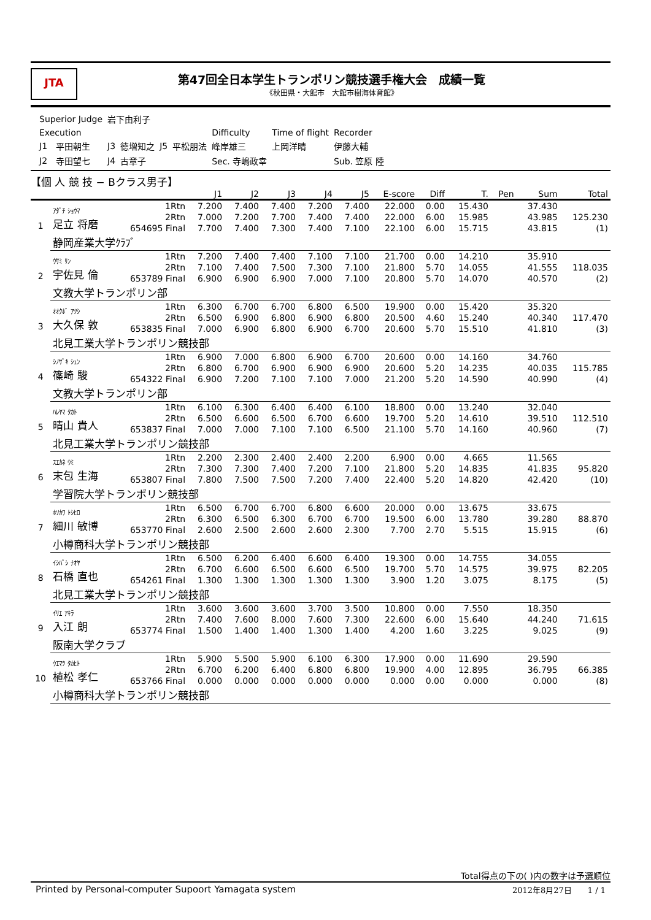JTA
第47回全日本学生トランポリン競技選手権大会　成績一覧
《秋田県・大館市　大館市樹海体育館》
| Superior Judge | | 岩下由利子 | | | | | | |
| Execution | | | | | | Difficulty | Time of flight | Recorder |
| J1 | 平田朝生 | J3 | 徳増知之 | J5 | 平松朋法 | 峰岸雄三 | 上岡洋晴 | 伊藤大輔 |
| J2 | 寺田望七 | J4 | 古章子 | | | Sec. 寺嶋政幸 | | Sub. 笠原 陸 |
【個 人 競 技 − Bクラス男子】
| | | | J1 | J2 | J3 | J4 | J5 | E-score | Diff | T. | Pen | Sum | Total |
| --- | --- | --- | --- | --- | --- | --- | --- | --- | --- | --- | --- | --- | --- |
| 1 | ｱﾀﾞﾁ ｼｮｳﾏ 足立 将磨 | 1Rtn | 7.200 | 7.400 | 7.400 | 7.200 | 7.400 | 22.000 | 0.00 | 15.430 | | 37.430 | |
| | | 2Rtn | 7.000 | 7.200 | 7.700 | 7.400 | 7.400 | 22.000 | 6.00 | 15.985 | | 43.985 | 125.230 |
| | | 654695 Final | 7.700 | 7.400 | 7.300 | 7.400 | 7.100 | 22.100 | 6.00 | 15.715 | | 43.815 | (1) |
| | 静岡産業大学ｸﾗﾌﾞ | | | | | | | | | | | | |
| 2 | ｳｻﾐ ﾘﾝ 宇佐見 倫 | 1Rtn | 7.200 | 7.400 | 7.400 | 7.100 | 7.100 | 21.700 | 0.00 | 14.210 | | 35.910 | |
| | | 2Rtn | 7.100 | 7.400 | 7.500 | 7.300 | 7.100 | 21.800 | 5.70 | 14.055 | | 41.555 | 118.035 |
| | | 653789 Final | 6.900 | 6.900 | 6.900 | 7.000 | 7.100 | 20.800 | 5.70 | 14.070 | | 40.570 | (2) |
| | 文教大学トランポリン部 | | | | | | | | | | | | |
| 3 | ｵｵｸﾎﾞ ｱﾂｼ 大久保 敦 | 1Rtn | 6.300 | 6.700 | 6.700 | 6.800 | 6.500 | 19.900 | 0.00 | 15.420 | | 35.320 | |
| | | 2Rtn | 6.500 | 6.900 | 6.800 | 6.900 | 6.800 | 20.500 | 4.60 | 15.240 | | 40.340 | 117.470 |
| | | 653835 Final | 7.000 | 6.900 | 6.800 | 6.900 | 6.700 | 20.600 | 5.70 | 15.510 | | 41.810 | (3) |
| | 北見工業大学トランポリン競技部 | | | | | | | | | | | | |
| 4 | ｼﾉｻﾞｷ ｼｭﾝ 篠崎 駿 | 1Rtn | 6.900 | 7.000 | 6.800 | 6.900 | 6.700 | 20.600 | 0.00 | 14.160 | | 34.760 | |
| | | 2Rtn | 6.800 | 6.700 | 6.900 | 6.900 | 6.900 | 20.600 | 5.20 | 14.235 | | 40.035 | 115.785 |
| | | 654322 Final | 6.900 | 7.200 | 7.100 | 7.100 | 7.000 | 21.200 | 5.20 | 14.590 | | 40.990 | (4) |
| | 文教大学トランポリン部 | | | | | | | | | | | | |
| 5 | ﾊﾚﾔﾏ ﾀｶﾄ 晴山 貴人 | 1Rtn | 6.100 | 6.300 | 6.400 | 6.400 | 6.100 | 18.800 | 0.00 | 13.240 | | 32.040 | |
| | | 2Rtn | 6.500 | 6.600 | 6.500 | 6.700 | 6.600 | 19.700 | 5.20 | 14.610 | | 39.510 | 112.510 |
| | | 653837 Final | 7.000 | 7.000 | 7.100 | 7.100 | 6.500 | 21.100 | 5.70 | 14.160 | | 40.960 | (7) |
| | 北見工業大学トランポリン競技部 | | | | | | | | | | | | |
| 6 | ｽｴｶﾈ ｳﾐ 末包 生海 | 1Rtn | 2.200 | 2.300 | 2.400 | 2.400 | 2.200 | 6.900 | 0.00 | 4.665 | | 11.565 | |
| | | 2Rtn | 7.300 | 7.300 | 7.400 | 7.200 | 7.100 | 21.800 | 5.20 | 14.835 | | 41.835 | 95.820 |
| | | 653807 Final | 7.800 | 7.500 | 7.500 | 7.200 | 7.400 | 22.400 | 5.20 | 14.820 | | 42.420 | (10) |
| | 学習院大学トランポリン競技部 | | | | | | | | | | | | |
| 7 | ﾎｿｶﾜ ﾄｼﾋﾛ 細川 敏博 | 1Rtn | 6.500 | 6.700 | 6.700 | 6.800 | 6.600 | 20.000 | 0.00 | 13.675 | | 33.675 | |
| | | 2Rtn | 6.300 | 6.500 | 6.300 | 6.700 | 6.700 | 19.500 | 6.00 | 13.780 | | 39.280 | 88.870 |
| | | 653770 Final | 2.600 | 2.500 | 2.600 | 2.600 | 2.300 | 7.700 | 2.70 | 5.515 | | 15.915 | (6) |
| | 小樽商科大学トランポリン競技部 | | | | | | | | | | | | |
| 8 | ｲｼﾊﾞｼ ﾅｵﾔ 石橋 直也 | 1Rtn | 6.500 | 6.200 | 6.400 | 6.600 | 6.400 | 19.300 | 0.00 | 14.755 | | 34.055 | |
| | | 2Rtn | 6.700 | 6.600 | 6.500 | 6.600 | 6.500 | 19.700 | 5.70 | 14.575 | | 39.975 | 82.205 |
| | | 654261 Final | 1.300 | 1.300 | 1.300 | 1.300 | 1.300 | 3.900 | 1.20 | 3.075 | | 8.175 | (5) |
| | 北見工業大学トランポリン競技部 | | | | | | | | | | | | |
| 9 | ｲﾘｴ ｱｷﾗ 入江 朗 | 1Rtn | 3.600 | 3.600 | 3.600 | 3.700 | 3.500 | 10.800 | 0.00 | 7.550 | | 18.350 | |
| | | 2Rtn | 7.400 | 7.600 | 8.000 | 7.600 | 7.300 | 22.600 | 6.00 | 15.640 | | 44.240 | 71.615 |
| | | 653774 Final | 1.500 | 1.400 | 1.400 | 1.300 | 1.400 | 4.200 | 1.60 | 3.225 | | 9.025 | (9) |
| | 阪南大学クラブ | | | | | | | | | | | | |
| 10 | ｳｴﾏﾂ ﾀｶﾋﾄ 植松 孝仁 | 1Rtn | 5.900 | 5.500 | 5.900 | 6.100 | 6.300 | 17.900 | 0.00 | 11.690 | | 29.590 | |
| | | 2Rtn | 6.700 | 6.200 | 6.400 | 6.800 | 6.800 | 19.900 | 4.00 | 12.895 | | 36.795 | 66.385 |
| | | 653766 Final | 0.000 | 0.000 | 0.000 | 0.000 | 0.000 | 0.000 | 0.00 | 0.000 | | 0.000 | (8) |
| | 小樽商科大学トランポリン競技部 | | | | | | | | | | | | |
Total得点の下の( )内の数字は予選順位
Printed by Personal-computer Supoort Yamagata system 2012年8月27日　　1 / 1